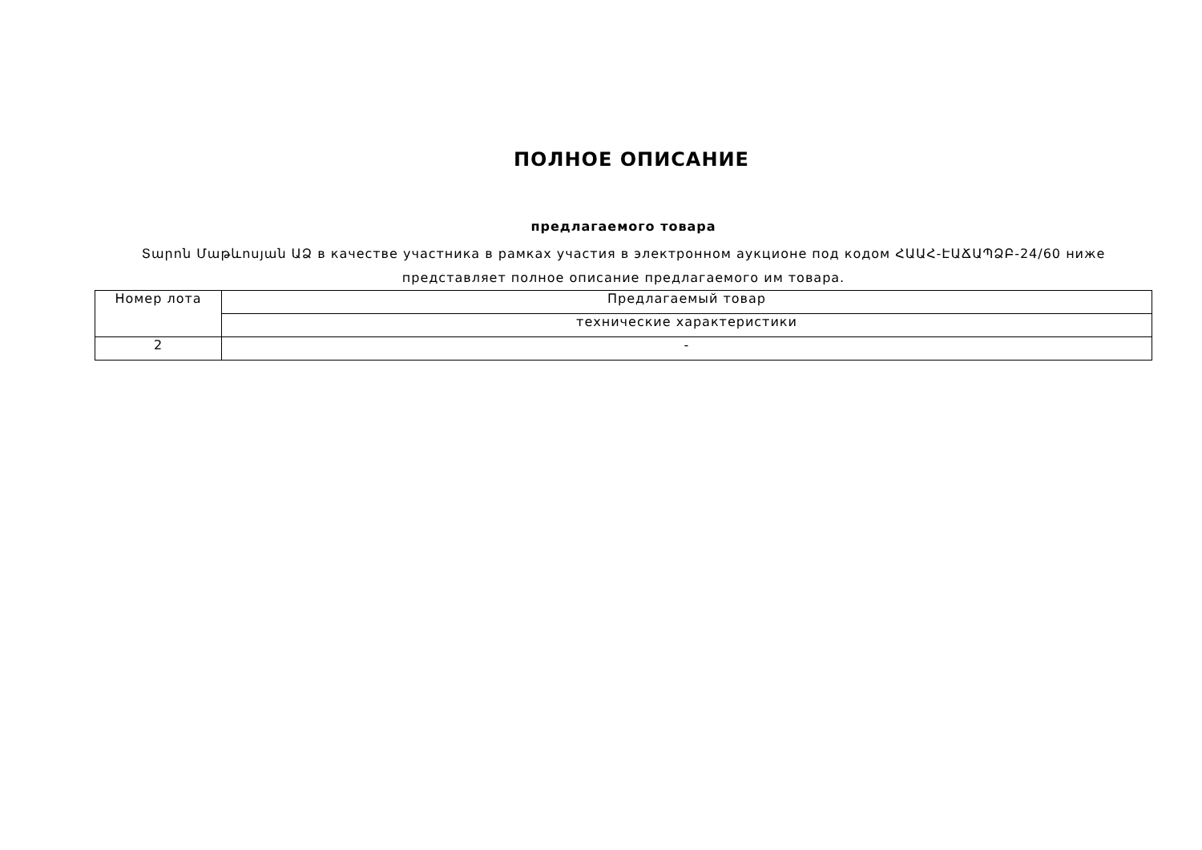ПОЛНОЕ ОПИСАНИЕ
предлагаемого товара
Տարոն Մաթևոսյան ԱՁ в качестве участника в рамках участия в электронном аукционе под кодом ՀԱԱՀ-ԷԱՃԱՊՁԲ-24/60 ниже представляет полное описание предлагаемого им товара.
| Номер лота | Предлагаемый товар |
| | технические характеристики |
| 2 | - |